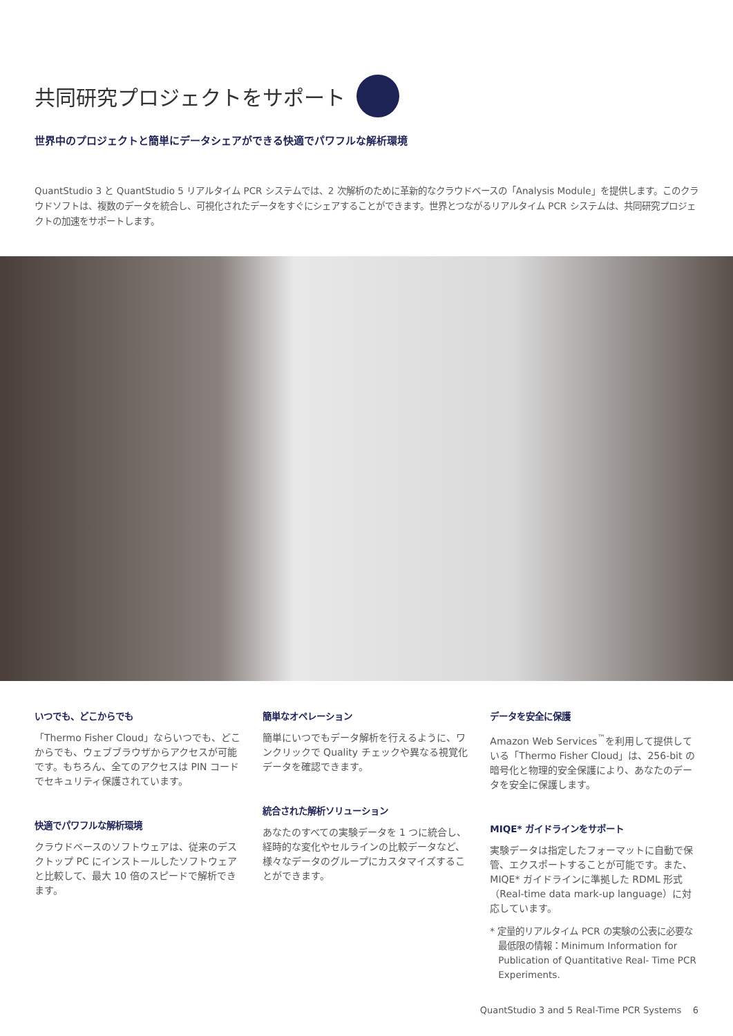共同研究プロジェクトをサポート
世界中のプロジェクトと簡単にデータシェアができる快適でパワフルな解析環境
QuantStudio 3 と QuantStudio 5 リアルタイム PCR システムでは、2 次解析のために革新的なクラウドベースの「Analysis Module」を提供します。このクラウドソフトは、複数のデータを統合し、可視化されたデータをすぐにシェアすることができます。世界とつながるリアルタイム PCR システムは、共同研究プロジェクトの加速をサポートします。
いつでも、どこからでも
「Thermo Fisher Cloud」ならいつでも、どこからでも、ウェブブラウザからアクセスが可能です。もちろん、全てのアクセスは PIN コードでセキュリティ保護されています。
快適でパワフルな解析環境
クラウドベースのソフトウェアは、従来のデスクトップ PC にインストールしたソフトウェアと比較して、最大 10 倍のスピードで解析できます。
簡単なオペレーション
簡単にいつでもデータ解析を行えるように、ワンクリックで Quality チェックや異なる視覚化データを確認できます。
統合された解析ソリューション
あなたのすべての実験データを 1 つに統合し、経時的な変化やセルラインの比較データなど、様々なデータのグループにカスタマイズすることができます。
データを安全に保護
Amazon Web Services<sup>™</sup>を利用して提供している「Thermo Fisher Cloud」は、256-bit の暗号化と物理的安全保護により、あなたのデータを安全に保護します。
MIQE* ガイドラインをサポート
実験データは指定したフォーマットに自動で保管、エクスポートすることが可能です。また、MIQE* ガイドラインに準拠した RDML 形式（Real-time data mark-up language）に対応しています。
* 定量的リアルタイム PCR の実験の公表に必要な最低限の情報：Minimum Information for Publication of Quantitative Real- Time PCR Experiments.
QuantStudio 3 and 5 Real-Time PCR Systems 6